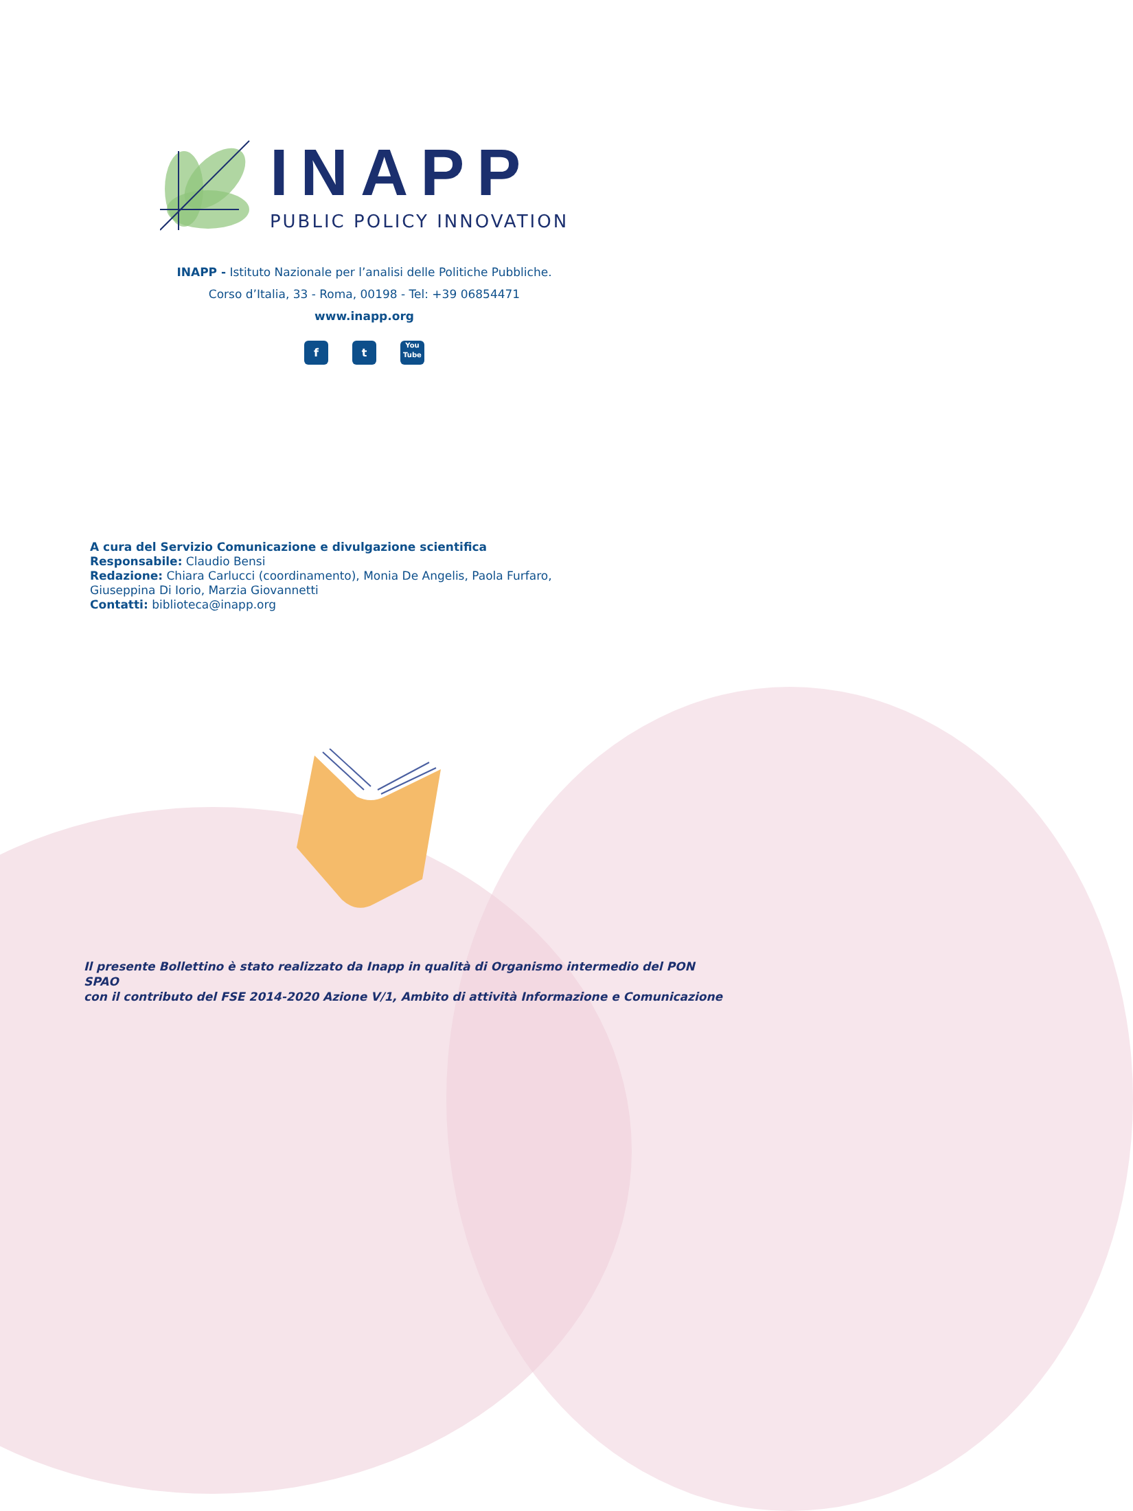INAPP
PUBLIC POLICY INNOVATION
INAPP - Istituto Nazionale per l’analisi delle Politiche Pubbliche.
Corso d’Italia, 33 - Roma, 00198 - Tel: +39 06854471
www.inapp.org
f t
You
Tube
A cura del Servizio Comunicazione e divulgazione scientifica
Responsabile: Claudio Bensi
Redazione: Chiara Carlucci (coordinamento), Monia De Angelis, Paola Furfaro,
Giuseppina Di Iorio, Marzia Giovannetti
Contatti: biblioteca@inapp.org
Il presente Bollettino è stato realizzato da Inapp in qualità di Organismo intermedio del PON SPAO
con il contributo del FSE 2014-2020 Azione V/1, Ambito di attività Informazione e Comunicazione